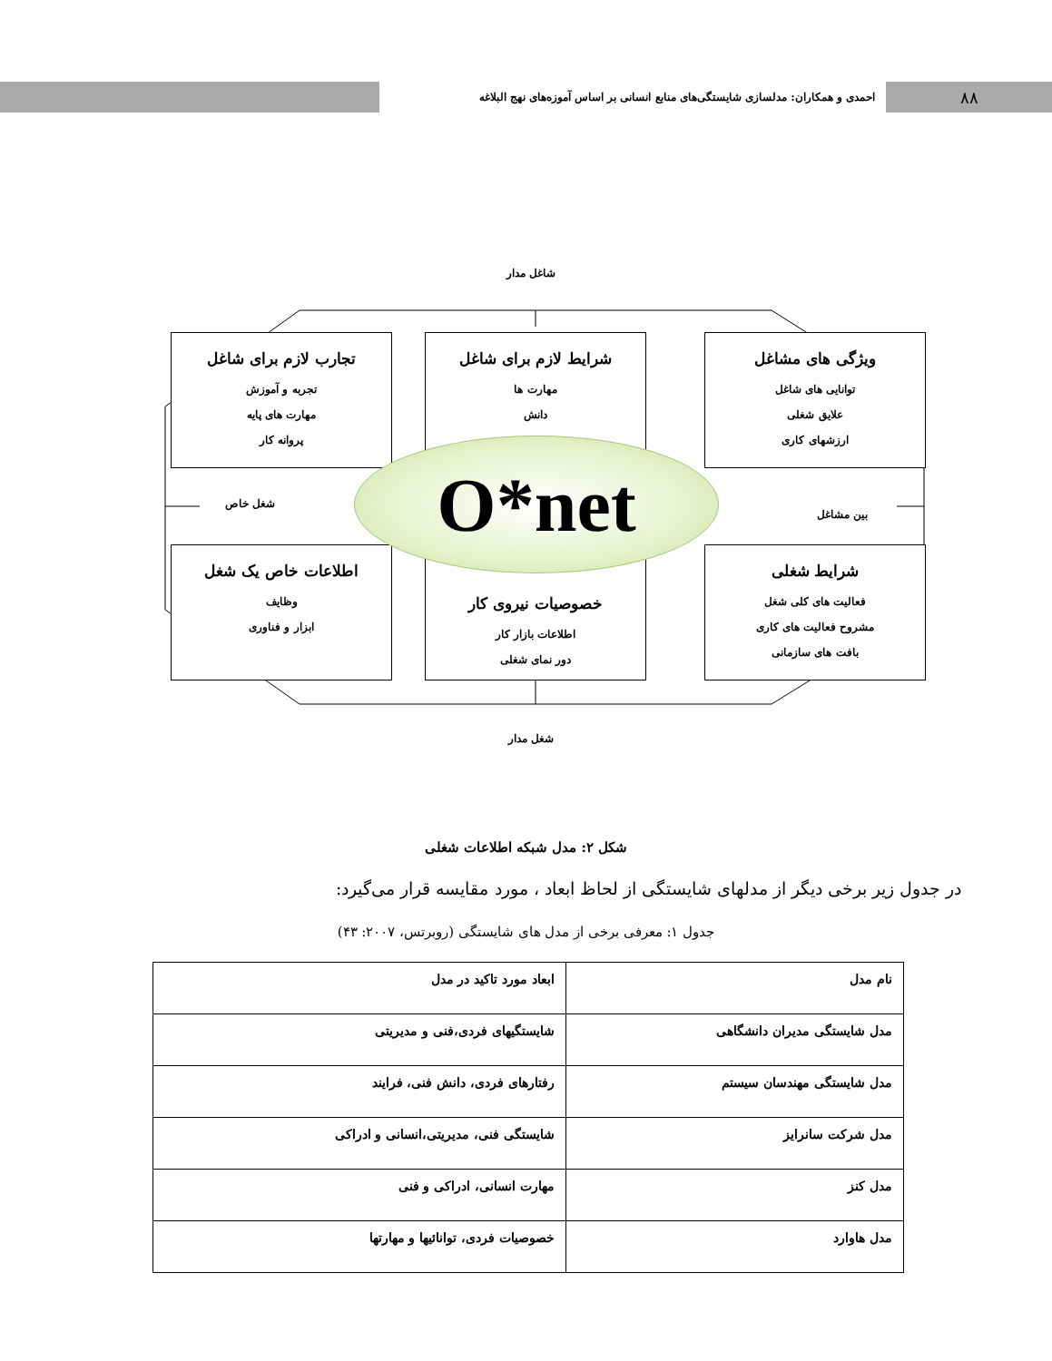۸۸
احمدی و همکاران: مدلسازی شایستگی‌های منابع انسانی بر اساس آموزه‌های نهج البلاغه
شاغل مدار
شغل مدار
شغل خاص
بین مشاغل
ویژگی های مشاغل
توانایی های شاغل
علایق شغلی
ارزشهای کاری
شرایط لازم برای شاغل
مهارت ها
دانش
تجارب لازم برای شاغل
تجربه و آموزش
مهارت های پایه
پروانه کار
شرایط شغلی
فعالیت های کلی شغل
مشروح فعالیت های کاری
بافت های سازمانی
خصوصیات نیروی کار
اطلاعات بازار کار
دور نمای شغلی
اطلاعات خاص یک شغل
وظایف
ابزار و فناوری
O*net
شکل ۲: مدل شبکه اطلاعات شغلی
در جدول زیر برخی دیگر از مدلهای شایستگی از لحاظ ابعاد ، مورد مقایسه قرار می‌گیرد:
جدول ۱: معرفی برخی از مدل های شایستگی (روبرتس، ۲۰۰۷: ۴۳)
| نام مدل | ابعاد مورد تاکید در مدل |
| --- | --- |
| مدل شایستگی مدیران دانشگاهی | شایستگیهای فردی،فنی و مدیریتی |
| مدل شایستگی مهندسان سیستم | رفتارهای فردی، دانش فنی، فرایند |
| مدل شرکت سانرایز | شایستگی فنی، مدیریتی،انسانی و ادراکی |
| مدل کنز | مهارت انسانی، ادراکی و فنی |
| مدل هاوارد | خصوصیات فردی، توانائیها و مهارتها |